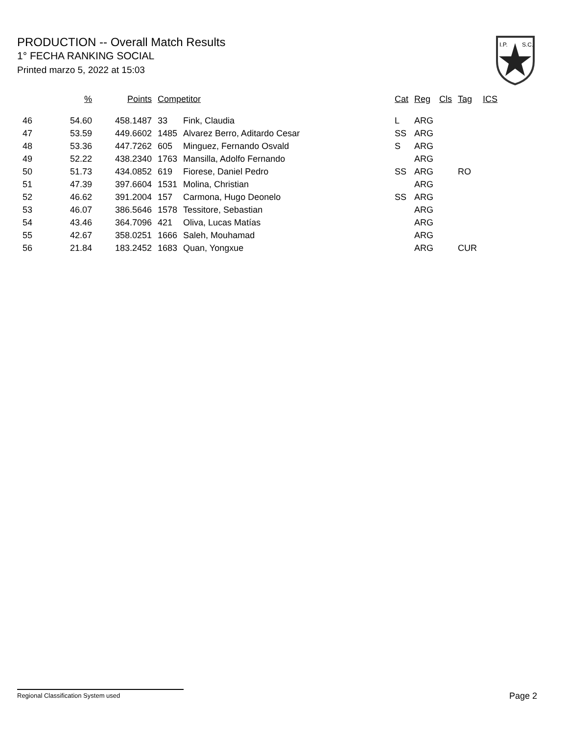PRODUCTION -- Overall Match Results
1° FECHA RANKING SOCIAL
Printed marzo 5, 2022 at 15:03
I.P.
S.C.
| | % | Points | Competitor | | Cat | Reg | Cls | Tag | ICS |
| --- | --- | --- | --- | --- | --- | --- | --- | --- | --- |
| 46 | 54.60 | 458.1487 | 33 | Fink, Claudia | L | ARG | | | |
| 47 | 53.59 | 449.6602 | 1485 | Alvarez Berro, Aditardo Cesar | SS | ARG | | | |
| 48 | 53.36 | 447.7262 | 605 | Minguez, Fernando Osvald | S | ARG | | | |
| 49 | 52.22 | 438.2340 | 1763 | Mansilla, Adolfo Fernando | | ARG | | | |
| 50 | 51.73 | 434.0852 | 619 | Fiorese, Daniel Pedro | SS | ARG | | RO | |
| 51 | 47.39 | 397.6604 | 1531 | Molina, Christian | | ARG | | | |
| 52 | 46.62 | 391.2004 | 157 | Carmona, Hugo Deonelo | SS | ARG | | | |
| 53 | 46.07 | 386.5646 | 1578 | Tessitore, Sebastian | | ARG | | | |
| 54 | 43.46 | 364.7096 | 421 | Oliva, Lucas Matías | | ARG | | | |
| 55 | 42.67 | 358.0251 | 1666 | Saleh, Mouhamad | | ARG | | | |
| 56 | 21.84 | 183.2452 | 1683 | Quan, Yongxue | | ARG | | CUR | |
Regional Classification System used Page 2